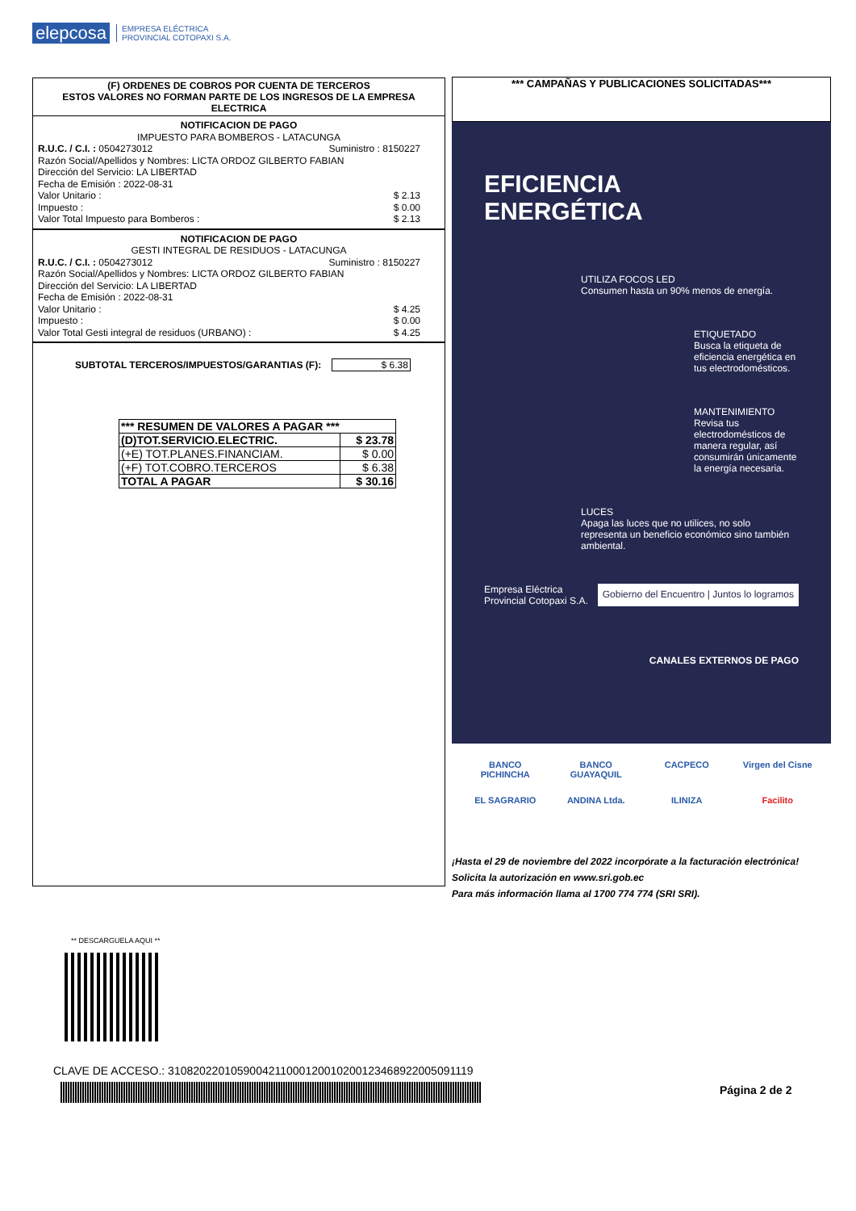elepcosa EMPRESA ELÉCTRICA
PROVINCIAL COTOPAXI S.A.
(F) ORDENES DE COBROS POR CUENTA DE TERCEROS
ESTOS VALORES NO FORMAN PARTE DE LOS INGRESOS DE LA EMPRESA ELECTRICA
NOTIFICACION DE PAGO
IMPUESTO PARA BOMBEROS - LATACUNGA
R.U.C. / C.I. : 0504273012 Suministro : 8150227
Razón Social/Apellidos y Nombres: LICTA ORDOZ GILBERTO FABIAN
Dirección del Servicio: LA LIBERTAD
Fecha de Emisión : 2022-08-31
Valor Unitario : $ 2.13
Impuesto : $ 0.00
Valor Total Impuesto para Bomberos : $ 2.13
NOTIFICACION DE PAGO
GESTI INTEGRAL DE RESIDUOS - LATACUNGA
R.U.C. / C.I. : 0504273012 Suministro : 8150227
Razón Social/Apellidos y Nombres: LICTA ORDOZ GILBERTO FABIAN
Dirección del Servicio: LA LIBERTAD
Fecha de Emisión : 2022-08-31
Valor Unitario : $ 4.25
Impuesto : $ 0.00
Valor Total Gesti integral de residuos (URBANO) : $ 4.25
SUBTOTAL TERCEROS/IMPUESTOS/GARANTIAS (F): $ 6.38
| *** RESUMEN DE VALORES A PAGAR *** | |
| (D)TOT.SERVICIO.ELECTRIC. | $ 23.78 |
| (+E) TOT.PLANES.FINANCIAM. | $ 0.00 |
| (+F) TOT.COBRO.TERCEROS | $ 6.38 |
| TOTAL A PAGAR | $ 30.16 |
*** CAMPAÑAS Y PUBLICACIONES SOLICITADAS***
EFICIENCIA
ENERGÉTICA
UTILIZA FOCOS LED
Consumen hasta un 90% menos de energía.
ETIQUETADO
Busca la etiqueta de eficiencia energética en tus electrodomésticos.
MANTENIMIENTO
Revisa tus electrodomésticos de manera regular, así consumirán únicamente la energía necesaria.
LUCES
Apaga las luces que no utilices, no solo representa un beneficio económico sino también ambiental.
Empresa Eléctrica
Provincial Cotopaxi S.A. Gobierno del Encuentro | Juntos lo logramos
CANALES EXTERNOS DE PAGO
BANCO PICHINCHA BANCO GUAYAQUIL CACPECO Virgen del Cisne EL SAGRARIO ANDINA Ltda. ILINIZA Facilito
¡Hasta el 29 de noviembre del 2022 incorpórate a la facturación electrónica!
Solicita la autorización en www.sri.gob.ec
Para más información llama al 1700 774 774 (SRI SRI).
** DESCARGUELA AQUI **
CLAVE DE ACCESO.: 3108202201059004211000120010200123468922005091119
Página 2 de 2